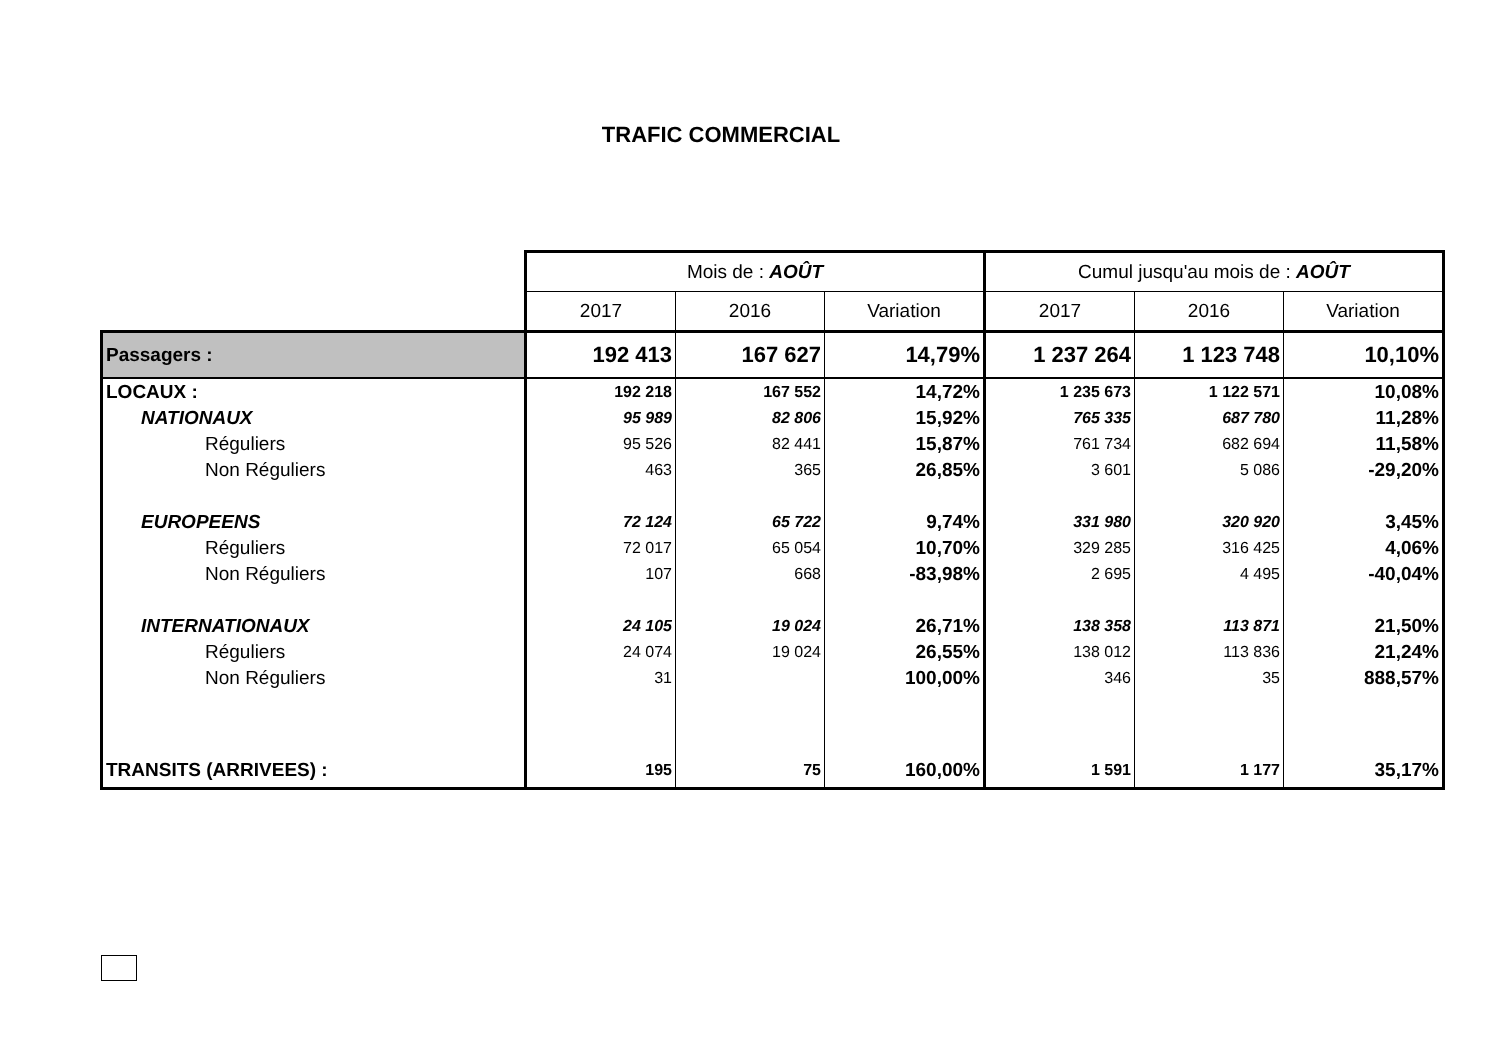TRAFIC COMMERCIAL
| | Mois de : AOÛT | | | Cumul jusqu'au mois de : AOÛT | | |
| | 2017 | 2016 | Variation | 2017 | 2016 | Variation |
| Passagers : | 192 413 | 167 627 | 14,79% | 1 237 264 | 1 123 748 | 10,10% |
| LOCAUX : | 192 218 | 167 552 | 14,72% | 1 235 673 | 1 122 571 | 10,08% |
| NATIONAUX | 95 989 | 82 806 | 15,92% | 765 335 | 687 780 | 11,28% |
| Réguliers | 95 526 | 82 441 | 15,87% | 761 734 | 682 694 | 11,58% |
| Non Réguliers | 463 | 365 | 26,85% | 3 601 | 5 086 | -29,20% |
| EUROPEENS | 72 124 | 65 722 | 9,74% | 331 980 | 320 920 | 3,45% |
| Réguliers | 72 017 | 65 054 | 10,70% | 329 285 | 316 425 | 4,06% |
| Non Réguliers | 107 | 668 | -83,98% | 2 695 | 4 495 | -40,04% |
| INTERNATIONAUX | 24 105 | 19 024 | 26,71% | 138 358 | 113 871 | 21,50% |
| Réguliers | 24 074 | 19 024 | 26,55% | 138 012 | 113 836 | 21,24% |
| Non Réguliers | 31 | | 100,00% | 346 | 35 | 888,57% |
| TRANSITS (ARRIVEES) : | 195 | 75 | 160,00% | 1 591 | 1 177 | 35,17% |